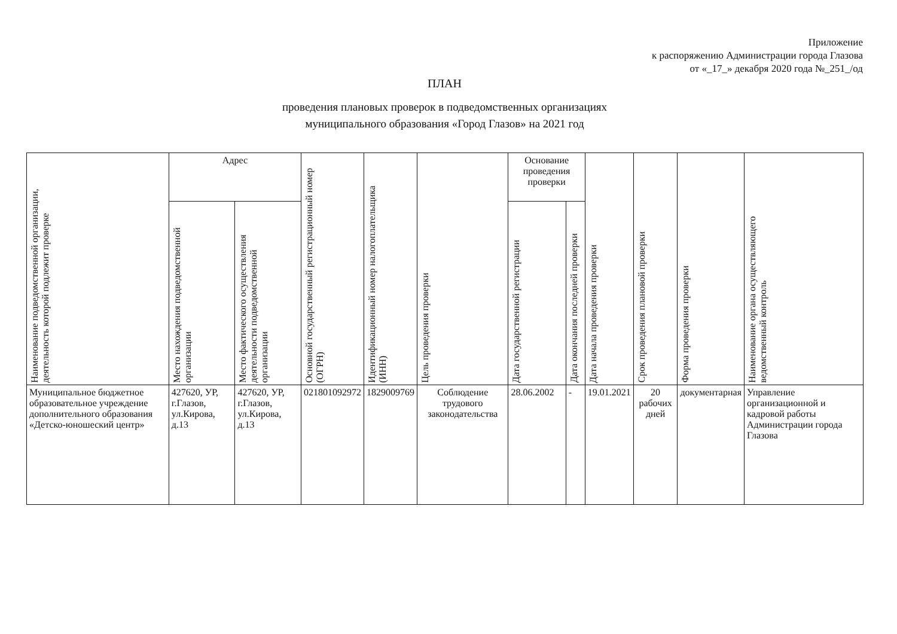Приложение
к распоряжению Администрации города Глазова
от «_17_» декабря 2020 года №_251_/од
ПЛАН
проведения плановых проверок в подведомственных организациях
муниципального образования «Город Глазов» на 2021 год
| Наименование подведомственной организации, деятельность которой подлежит проверке | Адрес | | Основной государственный регистрационный номер (ОГРН) | Идентификационный номер налогоплательщика (ИНН) | Цель проведения проверки | Основание проведения проверки | | Дата начала проведения проверки | Срок проведения плановой проверки | Форма проведения проверки | Наименование органа осуществляющего ведомственный контроль |
| --- | --- | --- | --- | --- | --- | --- | --- | --- | --- | --- | --- |
| | Место нахождения подведомственной организации | Место фактического осуществления деятельности подведомственной организации | | | | Дата государственной регистрации | Дата окончания последней проверки | | | | |
| Муниципальное бюджетное образовательное учреждение дополнительного образования «Детско-юношеский центр» | 427620, УР, г.Глазов, ул.Кирова, д.13 | 427620, УР, г.Глазов, ул.Кирова, д.13 | 021801092972 | 1829009769 | Соблюдение трудового законодательства | 28.06.2002 | - | 19.01.2021 | 20 рабочих дней | документарная | Управление организационной и кадровой работы Администрации города Глазова |